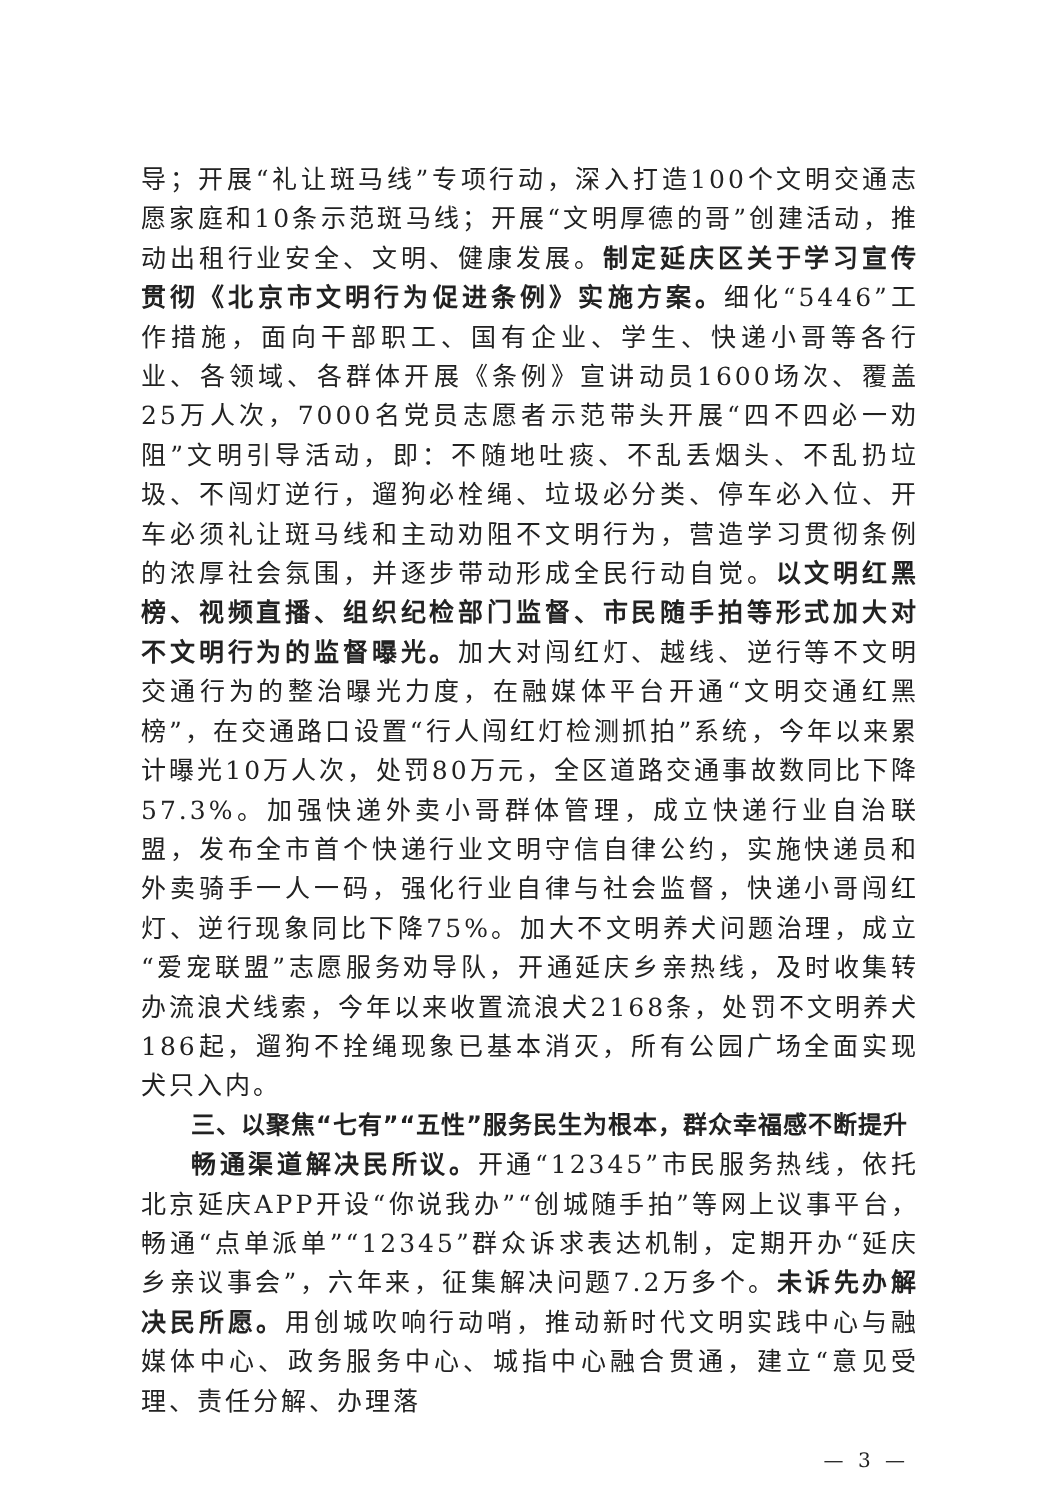导；开展“礼让斑马线”专项行动，深入打造100个文明交通志愿家庭和10条示范斑马线；开展“文明厚德的哥”创建活动，推动出租行业安全、文明、健康发展。制定延庆区关于学习宣传贯彻《北京市文明行为促进条例》实施方案。细化“5446”工作措施，面向干部职工、国有企业、学生、快递小哥等各行业、各领域、各群体开展《条例》宣讲动员1600场次、覆盖25万人次，7000名党员志愿者示范带头开展“四不四必一劝阻”文明引导活动，即：不随地吐痰、不乱丢烟头、不乱扔垃圾、不闯灯逆行，遛狗必栓绳、垃圾必分类、停车必入位、开车必须礼让斑马线和主动劝阻不文明行为，营造学习贯彻条例的浓厚社会氛围，并逐步带动形成全民行动自觉。以文明红黑榜、视频直播、组织纪检部门监督、市民随手拍等形式加大对不文明行为的监督曝光。加大对闯红灯、越线、逆行等不文明交通行为的整治曝光力度，在融媒体平台开通“文明交通红黑榜”，在交通路口设置“行人闯红灯检测抓拍”系统，今年以来累计曝光10万人次，处罚80万元，全区道路交通事故数同比下降57.3%。加强快递外卖小哥群体管理，成立快递行业自治联盟，发布全市首个快递行业文明守信自律公约，实施快递员和外卖骑手一人一码，强化行业自律与社会监督，快递小哥闯红灯、逆行现象同比下降75%。加大不文明养犬问题治理，成立“爱宠联盟”志愿服务劝导队，开通延庆乡亲热线，及时收集转办流浪犬线索，今年以来收置流浪犬2168条，处罚不文明养犬186起，遛狗不拴绳现象已基本消灭，所有公园广场全面实现犬只入内。
三、以聚焦“七有”“五性”服务民生为根本，群众幸福感不断提升
畅通渠道解决民所议。开通“12345”市民服务热线，依托北京延庆APP开设“你说我办”“创城随手拍”等网上议事平台，畅通“点单派单”“12345”群众诉求表达机制，定期开办“延庆乡亲议事会”，六年来，征集解决问题7.2万多个。未诉先办解决民所愿。用创城吹响行动哨，推动新时代文明实践中心与融媒体中心、政务服务中心、城指中心融合贯通，建立“意见受理、责任分解、办理落
— 3 —